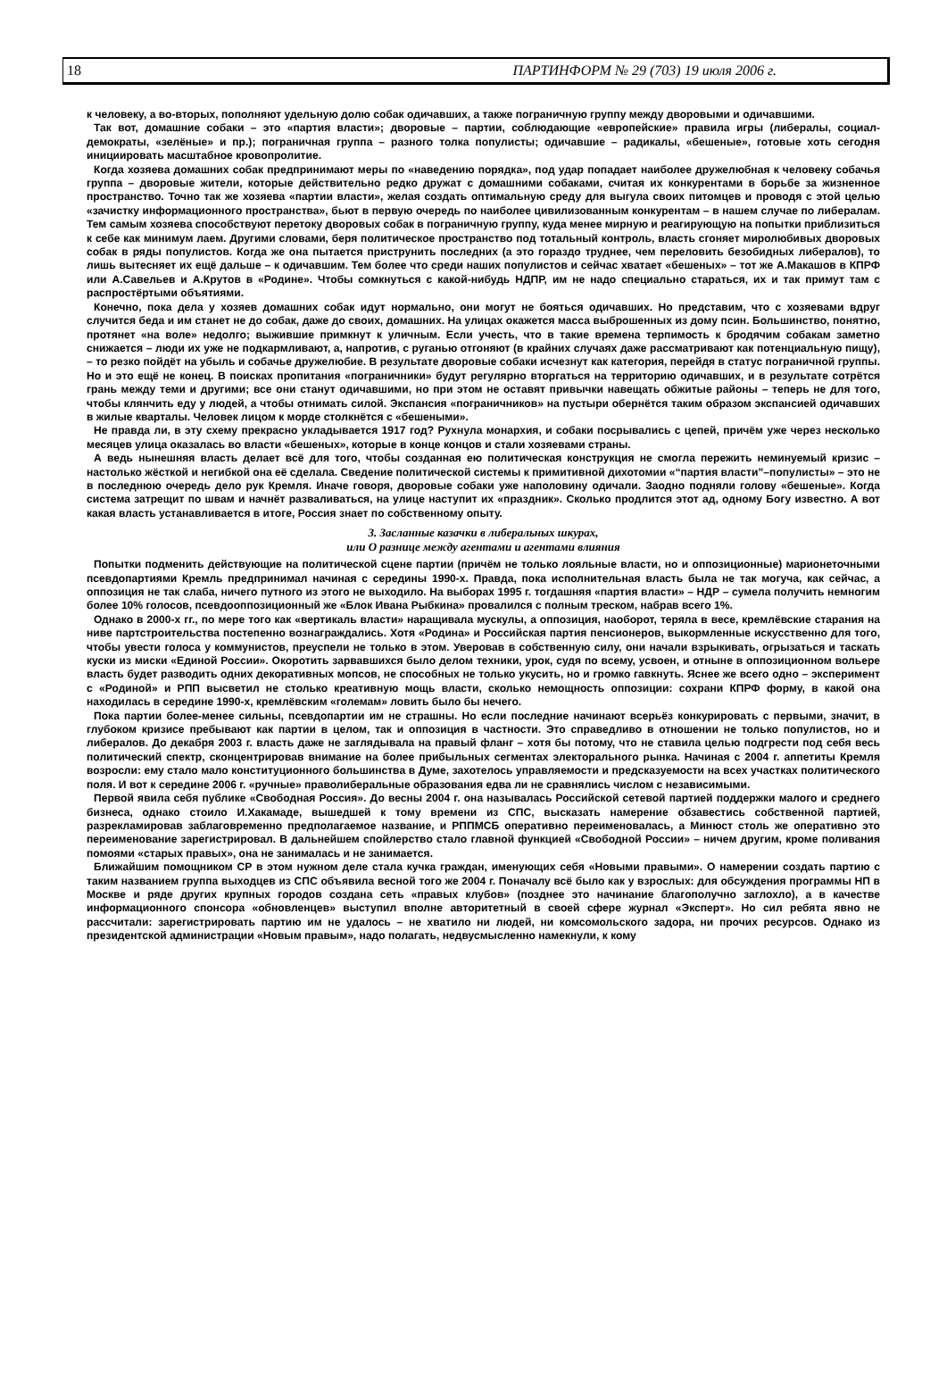18 ПАРТИНФОРМ № 29 (703) 19 июля 2006 г.
к человеку, а во-вторых, пополняют удельную долю собак одичавших, а также пограничную группу между дворовыми и одичавшими.
Так вот, домашние собаки – это «партия власти»; дворовые – партии, соблюдающие «европейские» правила игры (либералы, социал-демократы, «зелёные» и пр.); пограничная группа – разного толка популисты; одичавшие – радикалы, «бешеные», готовые хоть сегодня инициировать масштабное кровопролитие.
Когда хозяева домашних собак предпринимают меры по «наведению порядка», под удар попадает наиболее дружелюбная к человеку собачья группа – дворовые жители, которые действительно редко дружат с домашними собаками, считая их конкурентами в борьбе за жизненное пространство. Точно так же хозяева «партии власти», желая создать оптимальную среду для выгула своих питомцев и проводя с этой целью «зачистку информационного пространства», бьют в первую очередь по наиболее цивилизованным конкурентам – в нашем случае по либералам. Тем самым хозяева способствуют перетоку дворовых собак в пограничную группу, куда менее мирную и реагирующую на попытки приблизиться к себе как минимум лаем. Другими словами, беря политическое пространство под тотальный контроль, власть сгоняет миролюбивых дворовых собак в ряды популистов. Когда же она пытается приструнить последних (а это гораздо труднее, чем переловить безобидных либералов), то лишь вытесняет их ещё дальше – к одичавшим. Тем более что среди наших популистов и сейчас хватает «бешеных» – тот же А.Макашов в КПРФ или А.Савельев и А.Крутов в «Родине». Чтобы сомкнуться с какой-нибудь НДПР, им не надо специально стараться, их и так примут там с распростёртыми объятиями.
Конечно, пока дела у хозяев домашних собак идут нормально, они могут не бояться одичавших. Но представим, что с хозяевами вдруг случится беда и им станет не до собак, даже до своих, домашних. На улицах окажется масса выброшенных из дому псин. Большинство, понятно, протянет «на воле» недолго; выжившие примкнут к уличным. Если учесть, что в такие времена терпимость к бродячим собакам заметно снижается – люди их уже не подкармливают, а, напротив, с руганью отгоняют (в крайних случаях даже рассматривают как потенциальную пищу), – то резко пойдёт на убыль и собачье дружелюбие. В результате дворовые собаки исчезнут как категория, перейдя в статус пограничной группы. Но и это ещё не конец. В поисках пропитания «пограничники» будут регулярно вторгаться на территорию одичавших, и в результате сотрётся грань между теми и другими; все они станут одичавшими, но при этом не оставят привычки навещать обжитые районы – теперь не для того, чтобы клянчить еду у людей, а чтобы отнимать силой. Экспансия «пограничников» на пустыри обернётся таким образом экспансией одичавших в жилые кварталы. Человек лицом к морде столкнётся с «бешеными».
Не правда ли, в эту схему прекрасно укладывается 1917 год? Рухнула монархия, и собаки посрывались с цепей, причём уже через несколько месяцев улица оказалась во власти «бешеных», которые в конце концов и стали хозяевами страны.
А ведь нынешняя власть делает всё для того, чтобы созданная ею политическая конструкция не смогла пережить неминуемый кризис – настолько жёсткой и негибкой она её сделала. Сведение политической системы к примитивной дихотомии «“партия власти”–популисты» – это не в последнюю очередь дело рук Кремля. Иначе говоря, дворовые собаки уже наполовину одичали. Заодно подняли голову «бешеные». Когда система затрещит по швам и начнёт разваливаться, на улице наступит их «праздник». Сколько продлится этот ад, одному Богу известно. А вот какая власть устанавливается в итоге, Россия знает по собственному опыту.
3. Засланные казачки в либеральных шкурах,
или О разнице между агентами и агентами влияния
Попытки подменить действующие на политической сцене партии (причём не только лояльные власти, но и оппозиционные) марионеточными псевдопартиями Кремль предпринимал начиная с середины 1990-х. Правда, пока исполнительная власть была не так могуча, как сейчас, а оппозиция не так слаба, ничего путного из этого не выходило. На выборах 1995 г. тогдашняя «партия власти» – НДР – сумела получить немногим более 10% голосов, псевдооппозиционный же «Блок Ивана Рыбкина» провалился с полным треском, набрав всего 1%.
Однако в 2000-х гг., по мере того как «вертикаль власти» наращивала мускулы, а оппозиция, наоборот, теряла в весе, кремлёвские старания на ниве партстроительства постепенно вознаграждались. Хотя «Родина» и Российская партия пенсионеров, выкормленные искусственно для того, чтобы увести голоса у коммунистов, преуспели не только в этом. Уверовав в собственную силу, они начали взрыкивать, огрызаться и таскать куски из миски «Единой России». Окоротить зарвавшихся было делом техники, урок, судя по всему, усвоен, и отныне в оппозиционном вольере власть будет разводить одних декоративных мопсов, не способных не только укусить, но и громко гавкнуть. Яснее же всего одно – эксперимент с «Родиной» и РПП высветил не столько креативную мощь власти, сколько немощность оппозиции: сохрани КПРФ форму, в какой она находилась в середине 1990-х, кремлёвским «големам» ловить было бы нечего.
Пока партии более-менее сильны, псевдопартии им не страшны. Но если последние начинают всерьёз конкурировать с первыми, значит, в глубоком кризисе пребывают как партии в целом, так и оппозиция в частности. Это справедливо в отношении не только популистов, но и либералов. До декабря 2003 г. власть даже не заглядывала на правый фланг – хотя бы потому, что не ставила целью подгрести под себя весь политический спектр, сконцентрировав внимание на более прибыльных сегментах электорального рынка. Начиная с 2004 г. аппетиты Кремля возросли: ему стало мало конституционного большинства в Думе, захотелось управляемости и предсказуемости на всех участках политического поля. И вот к середине 2006 г. «ручные» праволиберальные образования едва ли не сравнялись числом с независимыми.
Первой явила себя публике «Свободная Россия». До весны 2004 г. она называлась Российской сетевой партией поддержки малого и среднего бизнеса, однако стоило И.Хакамаде, вышедшей к тому времени из СПС, высказать намерение обзавестись собственной партией, разрекламировав заблаговременно предполагаемое название, и РППМСБ оперативно переименовалась, а Минюст столь же оперативно это переименование зарегистрировал. В дальнейшем спойлерство стало главной функцией «Свободной России» – ничем другим, кроме поливания помоями «старых правых», она не занималась и не занимается.
Ближайшим помощником СР в этом нужном деле стала кучка граждан, именующих себя «Новыми правыми». О намерении создать партию с таким названием группа выходцев из СПС объявила весной того же 2004 г. Поначалу всё было как у взрослых: для обсуждения программы НП в Москве и ряде других крупных городов создана сеть «правых клубов» (позднее это начинание благополучно заглохло), а в качестве информационного спонсора «обновленцев» выступил вполне авторитетный в своей сфере журнал «Эксперт». Но сил ребята явно не рассчитали: зарегистрировать партию им не удалось – не хватило ни людей, ни комсомольского задора, ни прочих ресурсов. Однако из президентской администрации «Новым правым», надо полагать, недвусмысленно намекнули, к кому